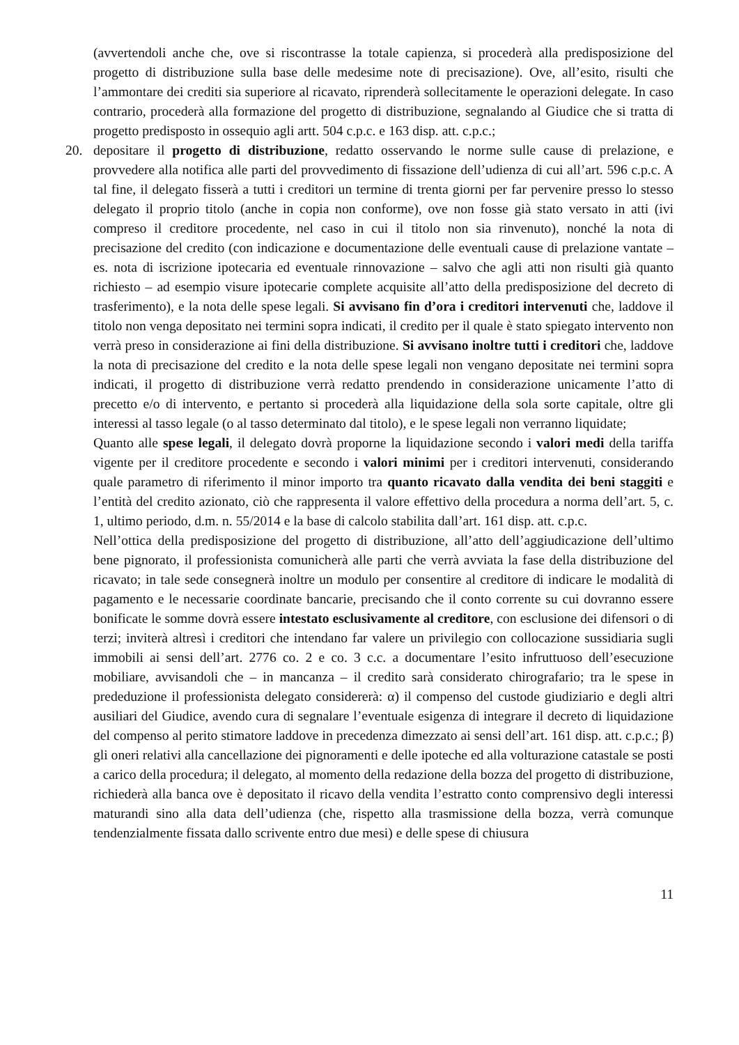(avvertendoli anche che, ove si riscontrasse la totale capienza, si procederà alla predisposizione del progetto di distribuzione sulla base delle medesime note di precisazione). Ove, all’esito, risulti che l’ammontare dei crediti sia superiore al ricavato, riprenderà sollecitamente le operazioni delegate. In caso contrario, procederà alla formazione del progetto di distribuzione, segnalando al Giudice che si tratta di progetto predisposto in ossequio agli artt. 504 c.p.c. e 163 disp. att. c.p.c.;
20. depositare il progetto di distribuzione, redatto osservando le norme sulle cause di prelazione, e provvedere alla notifica alle parti del provvedimento di fissazione dell’udienza di cui all’art. 596 c.p.c. A tal fine, il delegato fisserà a tutti i creditori un termine di trenta giorni per far pervenire presso lo stesso delegato il proprio titolo (anche in copia non conforme), ove non fosse già stato versato in atti (ivi compreso il creditore procedente, nel caso in cui il titolo non sia rinvenuto), nonché la nota di precisazione del credito (con indicazione e documentazione delle eventuali cause di prelazione vantate – es. nota di iscrizione ipotecaria ed eventuale rinnovazione – salvo che agli atti non risulti già quanto richiesto – ad esempio visure ipotecarie complete acquisite all’atto della predisposizione del decreto di trasferimento), e la nota delle spese legali. Si avvisano fin d’ora i creditori intervenuti che, laddove il titolo non venga depositato nei termini sopra indicati, il credito per il quale è stato spiegato intervento non verrà preso in considerazione ai fini della distribuzione. Si avvisano inoltre tutti i creditori che, laddove la nota di precisazione del credito e la nota delle spese legali non vengano depositate nei termini sopra indicati, il progetto di distribuzione verrà redatto prendendo in considerazione unicamente l’atto di precetto e/o di intervento, e pertanto si procederà alla liquidazione della sola sorte capitale, oltre gli interessi al tasso legale (o al tasso determinato dal titolo), e le spese legali non verranno liquidate;
Quanto alle spese legali, il delegato dovrà proporne la liquidazione secondo i valori medi della tariffa vigente per il creditore procedente e secondo i valori minimi per i creditori intervenuti, considerando quale parametro di riferimento il minor importo tra quanto ricavato dalla vendita dei beni staggiti e l’entità del credito azionato, ciò che rappresenta il valore effettivo della procedura a norma dell’art. 5, c. 1, ultimo periodo, d.m. n. 55/2014 e la base di calcolo stabilita dall’art. 161 disp. att. c.p.c.
Nell’ottica della predisposizione del progetto di distribuzione, all’atto dell’aggiudicazione dell’ultimo bene pignorato, il professionista comunicherà alle parti che verrà avviata la fase della distribuzione del ricavato; in tale sede consegnerà inoltre un modulo per consentire al creditore di indicare le modalità di pagamento e le necessarie coordinate bancarie, precisando che il conto corrente su cui dovranno essere bonificate le somme dovrà essere intestato esclusivamente al creditore, con esclusione dei difensori o di terzi; inviterà altresì i creditori che intendano far valere un privilegio con collocazione sussidiaria sugli immobili ai sensi dell’art. 2776 co. 2 e co. 3 c.c. a documentare l’esito infruttuoso dell’esecuzione mobiliare, avvisandoli che – in mancanza – il credito sarà considerato chirografario; tra le spese in prededuzione il professionista delegato considererà: α) il compenso del custode giudiziario e degli altri ausiliari del Giudice, avendo cura di segnalare l’eventuale esigenza di integrare il decreto di liquidazione del compenso al perito stimatore laddove in precedenza dimezzato ai sensi dell’art. 161 disp. att. c.p.c.; β) gli oneri relativi alla cancellazione dei pignoramenti e delle ipoteche ed alla volturazione catastale se posti a carico della procedura; il delegato, al momento della redazione della bozza del progetto di distribuzione, richiederà alla banca ove è depositato il ricavo della vendita l’estratto conto comprensivo degli interessi maturandi sino alla data dell’udienza (che, rispetto alla trasmissione della bozza, verrà comunque tendenzialmente fissata dallo scrivente entro due mesi) e delle spese di chiusura
11